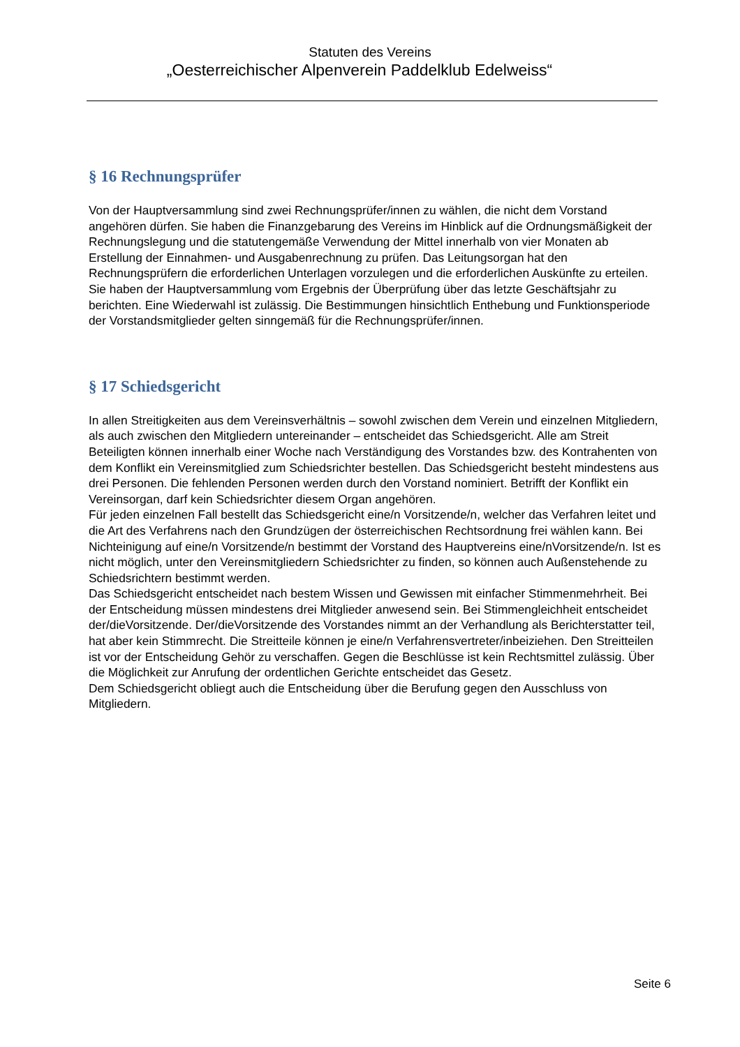Statuten des Vereins
„Oesterreichischer Alpenverein Paddelklub Edelweiss“
§ 16 Rechnungsprüfer
Von der Hauptversammlung sind zwei Rechnungsprüfer/innen zu wählen, die nicht dem Vorstand angehören dürfen. Sie haben die Finanzgebarung des Vereins im Hinblick auf die Ordnungsmäßigkeit der Rechnungslegung und die statutengemäße Verwendung der Mittel innerhalb von vier Monaten ab Erstellung der Einnahmen- und Ausgabenrechnung zu prüfen. Das Leitungsorgan hat den Rechnungsprüfern die erforderlichen Unterlagen vorzulegen und die erforderlichen Auskünfte zu erteilen. Sie haben der Hauptversammlung vom Ergebnis der Überprüfung über das letzte Geschäftsjahr zu berichten. Eine Wiederwahl ist zulässig. Die Bestimmungen hinsichtlich Enthebung und Funktionsperiode der Vorstandsmitglieder gelten sinngemäß für die Rechnungsprüfer/innen.
§ 17 Schiedsgericht
In allen Streitigkeiten aus dem Vereinsverhältnis – sowohl zwischen dem Verein und einzelnen Mitgliedern, als auch zwischen den Mitgliedern untereinander – entscheidet das Schiedsgericht. Alle am Streit Beteiligten können innerhalb einer Woche nach Verständigung des Vorstandes bzw. des Kontrahenten von dem Konflikt ein Vereinsmitglied zum Schiedsrichter bestellen. Das Schiedsgericht besteht mindestens aus drei Personen. Die fehlenden Personen werden durch den Vorstand nominiert. Betrifft der Konflikt ein Vereinsorgan, darf kein Schiedsrichter diesem Organ angehören.
Für jeden einzelnen Fall bestellt das Schiedsgericht eine/n Vorsitzende/n, welcher das Verfahren leitet und die Art des Verfahrens nach den Grundzügen der österreichischen Rechtsordnung frei wählen kann. Bei Nichteinigung auf eine/n Vorsitzende/n bestimmt der Vorstand des Hauptvereins eine/nVorsitzende/n. Ist es nicht möglich, unter den Vereinsmitgliedern Schiedsrichter zu finden, so können auch Außenstehende zu Schiedsrichtern bestimmt werden.
Das Schiedsgericht entscheidet nach bestem Wissen und Gewissen mit einfacher Stimmenmehrheit. Bei der Entscheidung müssen mindestens drei Mitglieder anwesend sein. Bei Stimmengleichheit entscheidet der/dieVorsitzende. Der/dieVorsitzende des Vorstandes nimmt an der Verhandlung als Berichterstatter teil, hat aber kein Stimmrecht. Die Streitteile können je eine/n Verfahrensvertreter/inbeiziehen. Den Streitteilen ist vor der Entscheidung Gehör zu verschaffen. Gegen die Beschlüsse ist kein Rechtsmittel zulässig. Über die Möglichkeit zur Anrufung der ordentlichen Gerichte entscheidet das Gesetz.
Dem Schiedsgericht obliegt auch die Entscheidung über die Berufung gegen den Ausschluss von Mitgliedern.
Seite 6